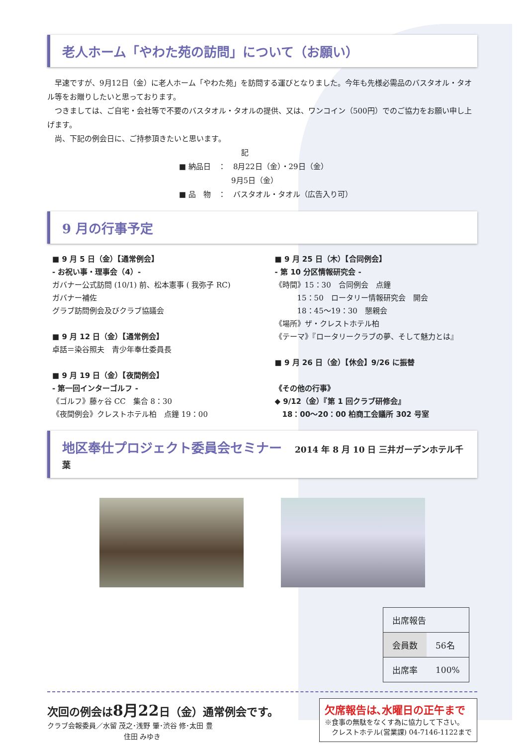老人ホーム「やわた苑の訪問」について（お願い）
　早速ですが、9月12日（金）に老人ホーム「やわた苑」を訪問する運びとなりました。今年も先様必需品のバスタオル・タオル等をお贈りしたいと思っております。
　つきましては、ご自宅・会社等で不要のバスタオル・タオルの提供、又は、ワンコイン（500円）でのご協力をお願い申し上げます。
　尚、下記の例会日に、ご持参頂きたいと思います。
記
■ 納品日　：　8月22日（金）・29日（金）
　　　　　　　9月5日（金）
■ 品　物　：　バスタオル・タオル（広告入り可）
9 月の行事予定
■ 9 月 5 日（金）【通常例会】
- お祝い事・理事会（4）-
ガバナー公式訪問 (10/1) 前、松本憲事 ( 我弥子 RC)
ガバナー補佐
グラブ訪問例会及びクラブ協議会
■ 9 月 12 日（金）【通常例会】
卓話＝染谷照夫　青少年奉仕委員長
■ 9 月 19 日（金）【夜間例会】
- 第一回インターゴルフ -
《ゴルフ》藤ヶ谷 CC　集合 8：30
《夜間例会》クレストホテル柏　点鐘 19：00
■ 9 月 25 日（木）【合同例会】
- 第 10 分区情報研究会 -
《時間》15：30　合同例会　点鐘
　　　15：50　ロータリー情報研究会　開会
　　　18：45〜19：30　懇親会
《場所》ザ・クレストホテル柏
《テーマ》『ロータリークラブの夢、そして魅力とは』
■ 9 月 26 日（金）【休会】9/26 に振替
《その他の行事》
◆ 9/12（金）『第 1 回クラブ研修会』
　18：00〜20：00 柏商工会議所 302 号室
地区奉仕プロジェクト委員会セミナー　2014 年 8 月 10 日 三井ガーデンホテル千葉
| 出席報告 | |
| 会員数 | 56名 |
| 出席率 | 100% |
次回の例会は8月22日（金）通常例会です。
クラブ会報委員／水留 茂之･浅野 肇･渋谷 修･太田 豊
　　　　　　　　　　　住田 みゆき
欠席報告は､水曜日の正午まで
※食事の無駄をなくす為に協力して下さい｡
　クレストホテル(営業課) 04-7146-1122まで